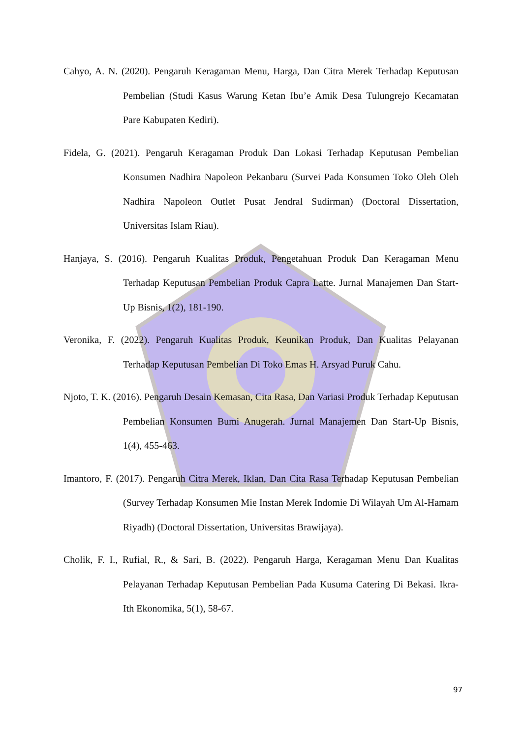Cahyo, A. N. (2020). Pengaruh Keragaman Menu, Harga, Dan Citra Merek Terhadap Keputusan Pembelian (Studi Kasus Warung Ketan Ibu’e Amik Desa Tulungrejo Kecamatan Pare Kabupaten Kediri).
Fidela, G. (2021). Pengaruh Keragaman Produk Dan Lokasi Terhadap Keputusan Pembelian Konsumen Nadhira Napoleon Pekanbaru (Survei Pada Konsumen Toko Oleh Oleh Nadhira Napoleon Outlet Pusat Jendral Sudirman) (Doctoral Dissertation, Universitas Islam Riau).
Hanjaya, S. (2016). Pengaruh Kualitas Produk, Pengetahuan Produk Dan Keragaman Menu Terhadap Keputusan Pembelian Produk Capra Latte. Jurnal Manajemen Dan Start-Up Bisnis, 1(2), 181-190.
Veronika, F. (2022). Pengaruh Kualitas Produk, Keunikan Produk, Dan Kualitas Pelayanan Terhadap Keputusan Pembelian Di Toko Emas H. Arsyad Puruk Cahu.
Njoto, T. K. (2016). Pengaruh Desain Kemasan, Cita Rasa, Dan Variasi Produk Terhadap Keputusan Pembelian Konsumen Bumi Anugerah. Jurnal Manajemen Dan Start-Up Bisnis, 1(4), 455-463.
Imantoro, F. (2017). Pengaruh Citra Merek, Iklan, Dan Cita Rasa Terhadap Keputusan Pembelian (Survey Terhadap Konsumen Mie Instan Merek Indomie Di Wilayah Um Al-Hamam Riyadh) (Doctoral Dissertation, Universitas Brawijaya).
Cholik, F. I., Rufial, R., & Sari, B. (2022). Pengaruh Harga, Keragaman Menu Dan Kualitas Pelayanan Terhadap Keputusan Pembelian Pada Kusuma Catering Di Bekasi. Ikra-Ith Ekonomika, 5(1), 58-67.
97